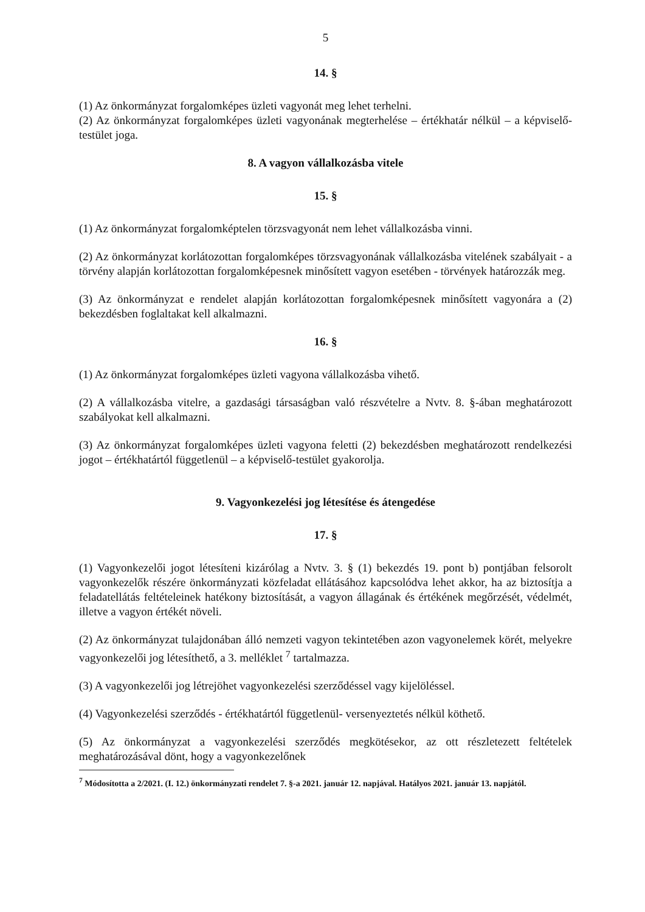5
14. §
(1) Az önkormányzat forgalomképes üzleti vagyonát meg lehet terhelni.
(2) Az önkormányzat forgalomképes üzleti vagyonának megterhelése – értékhatár nélkül – a képviselő-testület joga.
8. A vagyon vállalkozásba vitele
15. §
(1) Az önkormányzat forgalomképtelen törzsvagyonát nem lehet vállalkozásba vinni.
(2) Az önkormányzat korlátozottan forgalomképes törzsvagyonának vállalkozásba vitelének szabályait - a törvény alapján korlátozottan forgalomképesnek minősített vagyon esetében - törvények határozzák meg.
(3) Az önkormányzat e rendelet alapján korlátozottan forgalomképesnek minősített vagyonára a (2) bekezdésben foglaltakat kell alkalmazni.
16. §
(1) Az önkormányzat forgalomképes üzleti vagyona vállalkozásba vihető.
(2) A vállalkozásba vitelre, a gazdasági társaságban való részvételre a Nvtv. 8. §-ában meghatározott szabályokat kell alkalmazni.
(3) Az önkormányzat forgalomképes üzleti vagyona feletti (2) bekezdésben meghatározott rendelkezési jogot – értékhatártól függetlenül – a képviselő-testület gyakorolja.
9. Vagyonkezelési jog létesítése és átengedése
17. §
(1) Vagyonkezelői jogot létesíteni kizárólag a Nvtv. 3. § (1) bekezdés 19. pont b) pontjában felsorolt vagyonkezelők részére önkormányzati közfeladat ellátásához kapcsolódva lehet akkor, ha az biztosítja a feladatellátás feltételeinek hatékony biztosítását, a vagyon állagának és értékének megőrzését, védelmét, illetve a vagyon értékét növeli.
(2) Az önkormányzat tulajdonában álló nemzeti vagyon tekintetében azon vagyonelemek körét, melyekre vagyonkezelői jog létesíthető, a 3. melléklet <sup>7</sup> tartalmazza.
(3) A vagyonkezelői jog létrejöhet vagyonkezelési szerződéssel vagy kijelöléssel.
(4) Vagyonkezelési szerződés - értékhatártól függetlenül- versenyeztetés nélkül köthető.
(5) Az önkormányzat a vagyonkezelési szerződés megkötésekor, az ott részletezett feltételek meghatározásával dönt, hogy a vagyonkezelőnek
<sup>7</sup> Módosította a 2/2021. (I. 12.) önkormányzati rendelet 7. §-a 2021. január 12. napjával. Hatályos 2021. január 13. napjától.